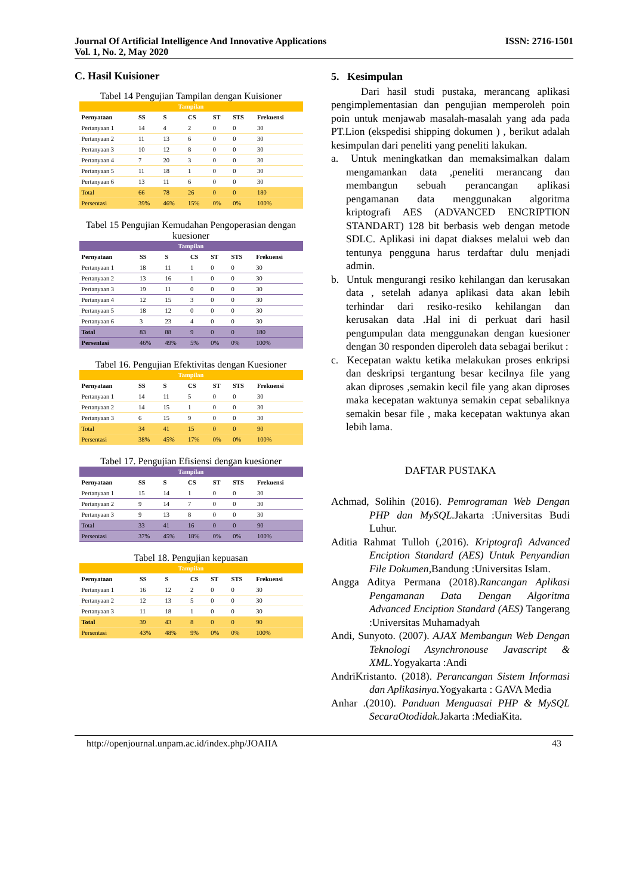Journal Of Artificial Intelligence And Innovative Applications
Vol. 1, No. 2, May 2020
ISSN: 2716-1501
C. Hasil Kuisioner
Tabel 14 Pengujian Tampilan dengan Kuisioner
| Tampilan | | | | | | |
| --- | --- | --- | --- | --- | --- | --- |
| Pernyataan | SS | S | CS | ST | STS | Frekuensi |
| Pertanyaan 1 | 14 | 4 | 2 | 0 | 0 | 30 |
| Pertanyaan 2 | 11 | 13 | 6 | 0 | 0 | 30 |
| Pertanyaan 3 | 10 | 12 | 8 | 0 | 0 | 30 |
| Pertanyaan 4 | 7 | 20 | 3 | 0 | 0 | 30 |
| Pertanyaan 5 | 11 | 18 | 1 | 0 | 0 | 30 |
| Pertanyaan 6 | 13 | 11 | 6 | 0 | 0 | 30 |
| Total | 66 | 78 | 26 | 0 | 0 | 180 |
| Persentasi | 39% | 46% | 15% | 0% | 0% | 100% |
Tabel 15 Pengujian Kemudahan Pengoperasian dengan kuesioner
| Tampilan | | | | | | |
| --- | --- | --- | --- | --- | --- | --- |
| Pernyataan | SS | S | CS | ST | STS | Frekuensi |
| Pertanyaan 1 | 18 | 11 | 1 | 0 | 0 | 30 |
| Pertanyaan 2 | 13 | 16 | 1 | 0 | 0 | 30 |
| Pertanyaan 3 | 19 | 11 | 0 | 0 | 0 | 30 |
| Pertanyaan 4 | 12 | 15 | 3 | 0 | 0 | 30 |
| Pertanyaan 5 | 18 | 12 | 0 | 0 | 0 | 30 |
| Pertanyaan 6 | 3 | 23 | 4 | 0 | 0 | 30 |
| Total | 83 | 88 | 9 | 0 | 0 | 180 |
| Persentasi | 46% | 49% | 5% | 0% | 0% | 100% |
Tabel 16. Pengujian Efektivitas dengan Kuesioner
| Tampilan | | | | | | |
| --- | --- | --- | --- | --- | --- | --- |
| Pernyataan | SS | S | CS | ST | STS | Frekuensi |
| Pertanyaan 1 | 14 | 11 | 5 | 0 | 0 | 30 |
| Pertanyaan 2 | 14 | 15 | 1 | 0 | 0 | 30 |
| Pertanyaan 3 | 6 | 15 | 9 | 0 | 0 | 30 |
| Total | 34 | 41 | 15 | 0 | 0 | 90 |
| Persentasi | 38% | 45% | 17% | 0% | 0% | 100% |
Tabel 17. Pengujian Efisiensi dengan kuesioner
| Tampilan | | | | | | |
| --- | --- | --- | --- | --- | --- | --- |
| Pernyataan | SS | S | CS | ST | STS | Frekuensi |
| Pertanyaan 1 | 15 | 14 | 1 | 0 | 0 | 30 |
| Pertanyaan 2 | 9 | 14 | 7 | 0 | 0 | 30 |
| Pertanyaan 3 | 9 | 13 | 8 | 0 | 0 | 30 |
| Total | 33 | 41 | 16 | 0 | 0 | 90 |
| Persentasi | 37% | 45% | 18% | 0% | 0% | 100% |
Tabel 18. Pengujian kepuasan
| Tampilan | | | | | | |
| --- | --- | --- | --- | --- | --- | --- |
| Pernyataan | SS | S | CS | ST | STS | Frekuensi |
| Pertanyaan 1 | 16 | 12 | 2 | 0 | 0 | 30 |
| Pertanyaan 2 | 12 | 13 | 5 | 0 | 0 | 30 |
| Pertanyaan 3 | 11 | 18 | 1 | 0 | 0 | 30 |
| Total | 39 | 43 | 8 | 0 | 0 | 90 |
| Persentasi | 43% | 48% | 9% | 0% | 0% | 100% |
5. Kesimpulan
Dari hasil studi pustaka, merancang aplikasi pengimplementasian dan pengujian memperoleh poin poin untuk menjawab masalah-masalah yang ada pada PT.Lion (ekspedisi shipping dokumen ) , berikut adalah kesimpulan dari peneliti yang peneliti lakukan.
a. Untuk meningkatkan dan memaksimalkan dalam mengamankan data ,peneliti merancang dan membangun sebuah perancangan aplikasi pengamanan data menggunakan algoritma kriptografi AES (ADVANCED ENCRIPTION STANDART) 128 bit berbasis web dengan metode SDLC. Aplikasi ini dapat diakses melalui web dan tentunya pengguna harus terdaftar dulu menjadi admin.
b. Untuk mengurangi resiko kehilangan dan kerusakan data , setelah adanya aplikasi data akan lebih terhindar dari resiko-resiko kehilangan dan kerusakan data .Hal ini di perkuat dari hasil pengumpulan data menggunakan dengan kuesioner dengan 30 responden diperoleh data sebagai berikut :
c. Kecepatan waktu ketika melakukan proses enkripsi dan deskripsi tergantung besar kecilnya file yang akan diproses ,semakin kecil file yang akan diproses maka kecepatan waktunya semakin cepat sebaliknya semakin besar file , maka kecepatan waktunya akan lebih lama.
DAFTAR PUSTAKA
Achmad, Solihin (2016). Pemrograman Web Dengan PHP dan MySQL. Jakarta :Universitas Budi Luhur.
Aditia Rahmat Tulloh (,2016). Kriptografi Advanced Enciption Standard (AES) Untuk Penyandian File Dokumen,Bandung :Universitas Islam.
Angga Aditya Permana (2018).Rancangan Aplikasi Pengamanan Data Dengan Algoritma Advanced Enciption Standard (AES) Tangerang :Universitas Muhamadyah
Andi, Sunyoto. (2007). AJAX Membangun Web Dengan Teknologi Asynchronouse Javascript & XML. Yogyakarta :Andi
AndriKristanto. (2018). Perancangan Sistem Informasi dan Aplikasinya. Yogyakarta : GAVA Media
Anhar .(2010). Panduan Menguasai PHP & MySQL SecaraOtodidak. Jakarta :MediaKita.
http://openjournal.unpam.ac.id/index.php/JOAIIA 43